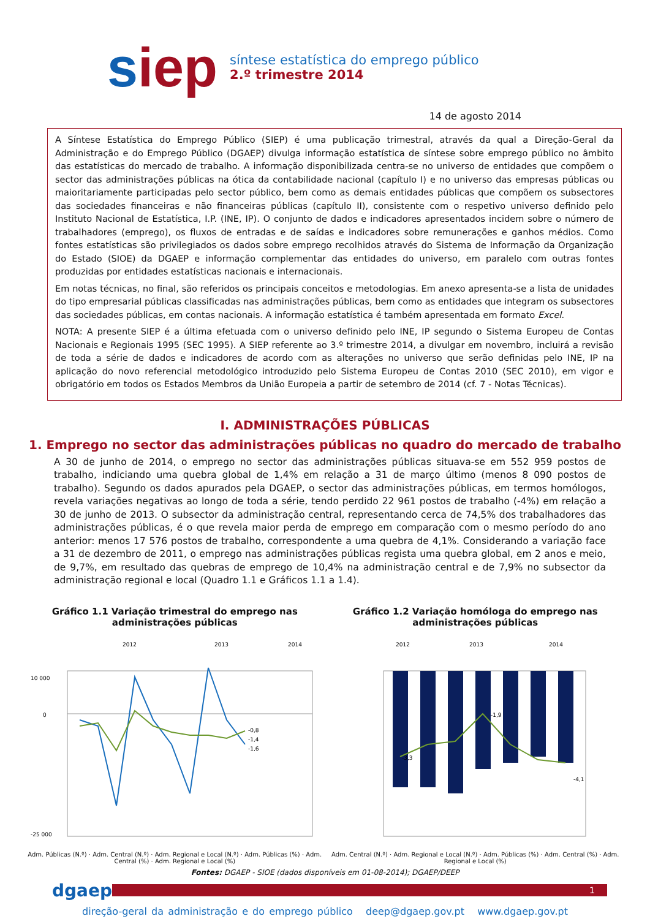siep
síntese estatística do emprego público
2.º trimestre 2014
14 de agosto 2014
A Síntese Estatística do Emprego Público (SIEP) é uma publicação trimestral, através da qual a Direção-Geral da Administração e do Emprego Público (DGAEP) divulga informação estatística de síntese sobre emprego público no âmbito das estatísticas do mercado de trabalho. A informação disponibilizada centra-se no universo de entidades que compõem o sector das administrações públicas na ótica da contabilidade nacional (capítulo I) e no universo das empresas públicas ou maioritariamente participadas pelo sector público, bem como as demais entidades públicas que compõem os subsectores das sociedades financeiras e não financeiras públicas (capítulo II), consistente com o respetivo universo definido pelo Instituto Nacional de Estatística, I.P. (INE, IP). O conjunto de dados e indicadores apresentados incidem sobre o número de trabalhadores (emprego), os fluxos de entradas e de saídas e indicadores sobre remunerações e ganhos médios. Como fontes estatísticas são privilegiados os dados sobre emprego recolhidos através do Sistema de Informação da Organização do Estado (SIOE) da DGAEP e informação complementar das entidades do universo, em paralelo com outras fontes produzidas por entidades estatísticas nacionais e internacionais.
Em notas técnicas, no final, são referidos os principais conceitos e metodologias. Em anexo apresenta-se a lista de unidades do tipo empresarial públicas classificadas nas administrações públicas, bem como as entidades que integram os subsectores das sociedades públicas, em contas nacionais. A informação estatística é também apresentada em formato Excel.
NOTA: A presente SIEP é a última efetuada com o universo definido pelo INE, IP segundo o Sistema Europeu de Contas Nacionais e Regionais 1995 (SEC 1995). A SIEP referente ao 3.º trimestre 2014, a divulgar em novembro, incluirá a revisão de toda a série de dados e indicadores de acordo com as alterações no universo que serão definidas pelo INE, IP na aplicação do novo referencial metodológico introduzido pelo Sistema Europeu de Contas 2010 (SEC 2010), em vigor e obrigatório em todos os Estados Membros da União Europeia a partir de setembro de 2014 (cf. 7 - Notas Técnicas).
I. ADMINISTRAÇÕES PÚBLICAS
1. Emprego no sector das administrações públicas no quadro do mercado de trabalho
A 30 de junho de 2014, o emprego no sector das administrações públicas situava-se em 552 959 postos de trabalho, indiciando uma quebra global de 1,4% em relação a 31 de março último (menos 8 090 postos de trabalho). Segundo os dados apurados pela DGAEP, o sector das administrações públicas, em termos homólogos, revela variações negativas ao longo de toda a série, tendo perdido 22 961 postos de trabalho (-4%) em relação a 30 de junho de 2013. O subsector da administração central, representando cerca de 74,5% dos trabalhadores das administrações públicas, é o que revela maior perda de emprego em comparação com o mesmo período do ano anterior: menos 17 576 postos de trabalho, correspondente a uma quebra de 4,1%. Considerando a variação face a 31 de dezembro de 2011, o emprego nas administrações públicas regista uma quebra global, em 2 anos e meio, de 9,7%, em resultado das quebras de emprego de 10,4% na administração central e de 7,9% no subsector da administração regional e local (Quadro 1.1 e Gráficos 1.1 a 1.4).
Gráfico 1.1 Variação trimestral do emprego nas administrações públicas
10 000
0
-25 000
2012
2013
2014
-0,8
-1,4
-1,6
Adm. Públicas (N.º) · Adm. Central (N.º) · Adm. Regional e Local (N.º) · Adm. Públicas (%) · Adm. Central (%) · Adm. Regional e Local (%)
Gráfico 1.2 Variação homóloga do emprego nas administrações públicas
2012
2013
2014
-3,3
-1,9
-4,1
Adm. Central (N.º) · Adm. Regional e Local (N.º) · Adm. Públicas (%) · Adm. Central (%) · Adm. Regional e Local (%)
Fontes: DGAEP - SIOE (dados disponíveis em 01-08-2014); DGAEP/DEEP
dgaep
1
direção-geral da administração e do emprego público deep@dgaep.gov.pt www.dgaep.gov.pt